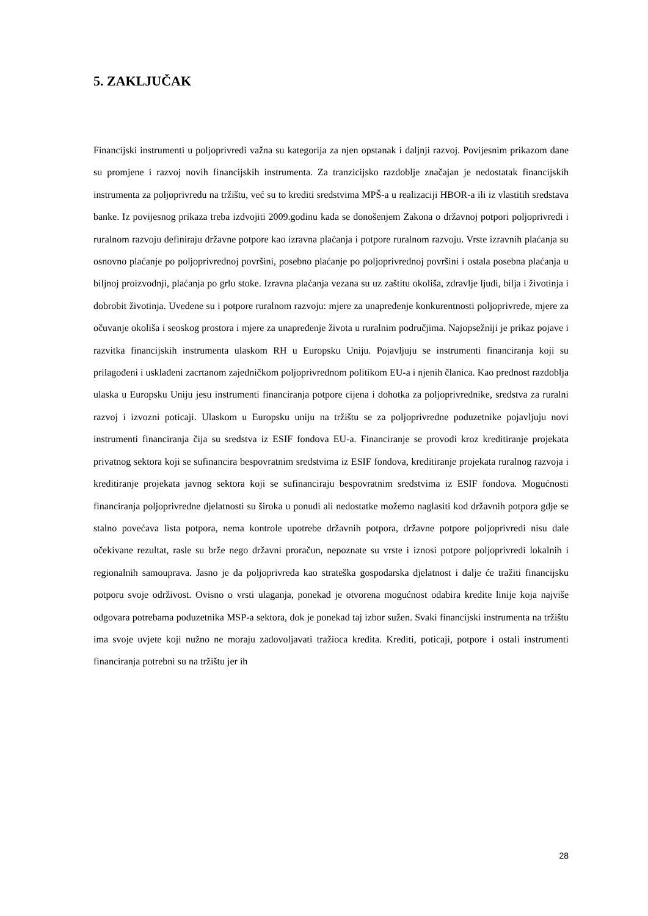5. ZAKLJUČAK
Financijski instrumenti u poljoprivredi važna su kategorija za njen opstanak i daljnji razvoj. Povijesnim prikazom dane su promjene i razvoj novih financijskih instrumenta. Za tranzicijsko razdoblje značajan je nedostatak financijskih instrumenta za poljoprivredu na tržištu, već su to krediti sredstvima MPŠ-a u realizaciji HBOR-a ili iz vlastitih sredstava banke. Iz povijesnog prikaza treba izdvojiti 2009.godinu kada se donošenjem Zakona o državnoj potpori poljoprivredi i ruralnom razvoju definiraju državne potpore kao izravna plaćanja i potpore ruralnom razvoju. Vrste izravnih plaćanja su osnovno plaćanje po poljoprivrednoj površini, posebno plaćanje po poljoprivrednoj površini i ostala posebna plaćanja u biljnoj proizvodnji, plaćanja po grlu stoke. Izravna plaćanja vezana su uz zaštitu okoliša, zdravlje ljudi, bilja i životinja i dobrobit životinja. Uvedene su i potpore ruralnom razvoju: mjere za unapređenje konkurentnosti poljoprivrede, mjere za očuvanje okoliša i seoskog prostora i mjere za unapređenje života u ruralnim područjima. Najopsežniji je prikaz pojave i razvitka financijskih instrumenta ulaskom RH u Europsku Uniju. Pojavljuju se instrumenti financiranja koji su prilagođeni i usklađeni zacrtanom zajedničkom poljoprivrednom politikom EU-a i njenih članica. Kao prednost razdoblja ulaska u Europsku Uniju jesu instrumenti financiranja potpore cijena i dohotka za poljoprivrednike, sredstva za ruralni razvoj i izvozni poticaji. Ulaskom u Europsku uniju na tržištu se za poljoprivredne poduzetnike pojavljuju novi instrumenti financiranja čija su sredstva iz ESIF fondova EU-a. Financiranje se provodi kroz kreditiranje projekata privatnog sektora koji se sufinancira bespovratnim sredstvima iz ESIF fondova, kreditiranje projekata ruralnog razvoja i kreditiranje projekata javnog sektora koji se sufinanciraju bespovratnim sredstvima iz ESIF fondova. Mogućnosti financiranja poljoprivredne djelatnosti su široka u ponudi ali nedostatke možemo naglasiti kod državnih potpora gdje se stalno povećava lista potpora, nema kontrole upotrebe državnih potpora, državne potpore poljoprivredi nisu dale očekivane rezultat, rasle su brže nego državni proračun, nepoznate su vrste i iznosi potpore poljoprivredi lokalnih i regionalnih samouprava. Jasno je da poljoprivreda kao strateška gospodarska djelatnost i dalje će tražiti financijsku potporu svoje održivost. Ovisno o vrsti ulaganja, ponekad je otvorena mogućnost odabira kredite linije koja najviše odgovara potrebama poduzetnika MSP-a sektora, dok je ponekad taj izbor sužen. Svaki financijski instrumenta na tržištu ima svoje uvjete koji nužno ne moraju zadovoljavati tražioca kredita. Krediti, poticaji, potpore i ostali instrumenti financiranja potrebni su na tržištu jer ih
28